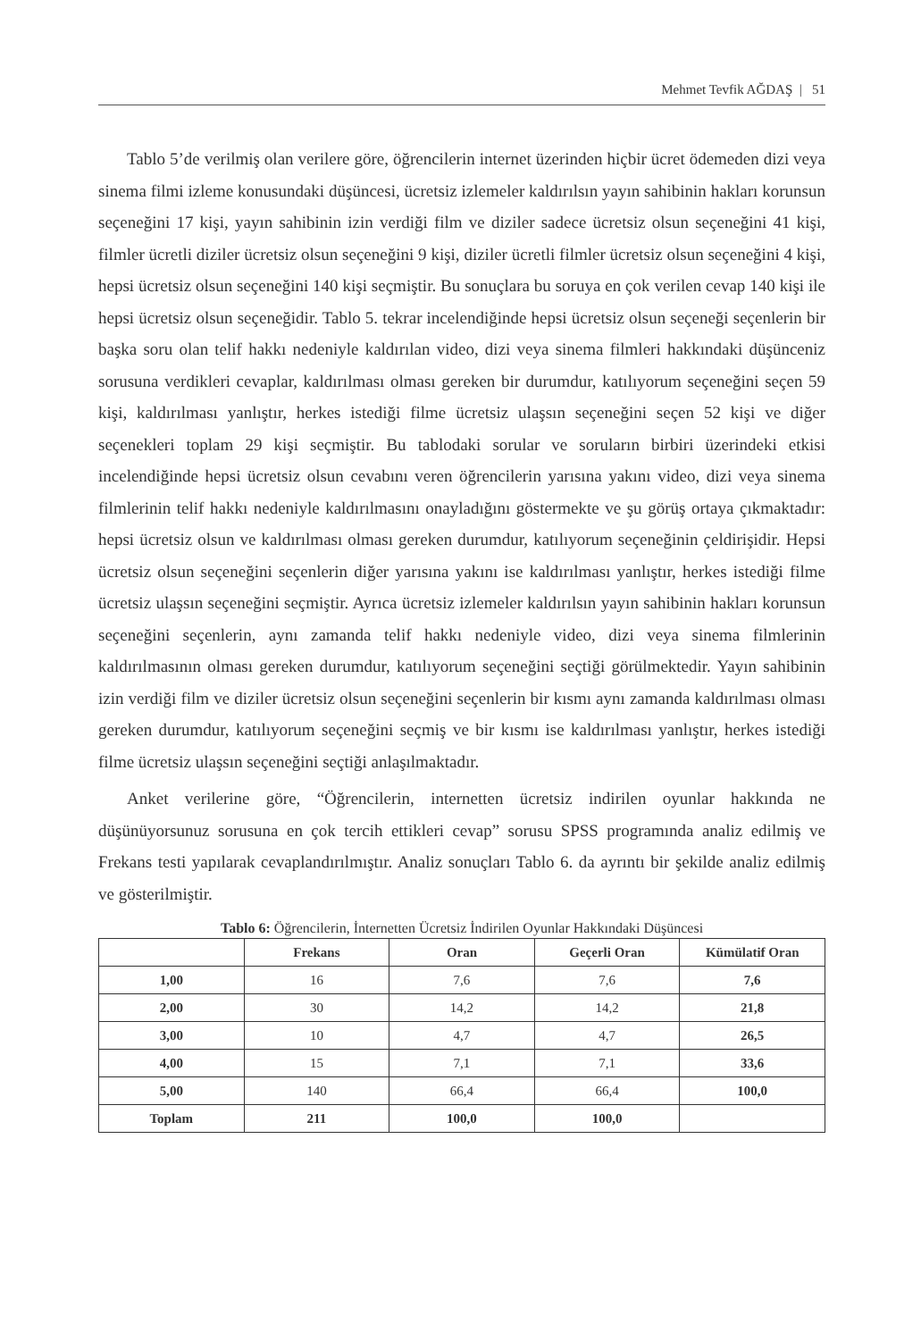Mehmet Tevfik AĞDAŞ | 51
Tablo 5’de verilmiş olan verilere göre, öğrencilerin internet üzerinden hiçbir ücret ödemeden dizi veya sinema filmi izleme konusundaki düşüncesi, ücretsiz izlemeler kaldırılsın yayın sahibinin hakları korunsun seçeneğini 17 kişi, yayın sahibinin izin verdiği film ve diziler sadece ücretsiz olsun seçeneğini 41 kişi, filmler ücretli diziler ücretsiz olsun seçeneğini 9 kişi, diziler ücretli filmler ücretsiz olsun seçeneğini 4 kişi, hepsi ücretsiz olsun seçeneğini 140 kişi seçmiştir. Bu sonuçlara bu soruya en çok verilen cevap 140 kişi ile hepsi ücretsiz olsun seçeneğidir. Tablo 5. tekrar incelendiğinde hepsi ücretsiz olsun seçeneği seçenlerin bir başka soru olan telif hakkı nedeniyle kaldırılan video, dizi veya sinema filmleri hakkındaki düşünceniz sorusuna verdikleri cevaplar, kaldırılması olması gereken bir durumdur, katılıyorum seçeneğini seçen 59 kişi, kaldırılması yanlıştır, herkes istediği filme ücretsiz ulaşsın seçeneğini seçen 52 kişi ve diğer seçenekleri toplam 29 kişi seçmiştir. Bu tablodaki sorular ve soruların birbiri üzerindeki etkisi incelendiğinde hepsi ücretsiz olsun cevabını veren öğrencilerin yarısına yakını video, dizi veya sinema filmlerinin telif hakkı nedeniyle kaldırılmasını onayladığını göstermekte ve şu görüş ortaya çıkmaktadır: hepsi ücretsiz olsun ve kaldırılması olması gereken durumdur, katılıyorum seçeneğinin çeldirişidir. Hepsi ücretsiz olsun seçeneğini seçenlerin diğer yarısına yakını ise kaldırılması yanlıştır, herkes istediği filme ücretsiz ulaşsın seçeneğini seçmiştir. Ayrıca ücretsiz izlemeler kaldırılsın yayın sahibinin hakları korunsun seçeneğini seçenlerin, aynı zamanda telif hakkı nedeniyle video, dizi veya sinema filmlerinin kaldırılmasının olması gereken durumdur, katılıyorum seçeneğini seçtiği görülmektedir. Yayın sahibinin izin verdiği film ve diziler ücretsiz olsun seçeneğini seçenlerin bir kısmı aynı zamanda kaldırılması olması gereken durumdur, katılıyorum seçeneğini seçmiş ve bir kısmı ise kaldırılması yanlıştır, herkes istediği filme ücretsiz ulaşsın seçeneğini seçtiği anlaşılmaktadır.
Anket verilerine göre, “Öğrencilerin, internetten ücretsiz indirilen oyunlar hakkında ne düşünüyorsunuz sorusuna en çok tercih ettikleri cevap” sorusu SPSS programında analiz edilmiş ve Frekans testi yapılarak cevaplandırılmıştır. Analiz sonuçları Tablo 6. da ayrıntı bir şekilde analiz edilmiş ve gösterilmiştir.
Tablo 6: Öğrencilerin, İnternetten Ücretsiz İndirilen Oyunlar Hakkındaki Düşüncesi
| | Frekans | Oran | Geçerli Oran | Kümülatif Oran |
| --- | --- | --- | --- | --- |
| 1,00 | 16 | 7,6 | 7,6 | 7,6 |
| 2,00 | 30 | 14,2 | 14,2 | 21,8 |
| 3,00 | 10 | 4,7 | 4,7 | 26,5 |
| 4,00 | 15 | 7,1 | 7,1 | 33,6 |
| 5,00 | 140 | 66,4 | 66,4 | 100,0 |
| Toplam | 211 | 100,0 | 100,0 | |